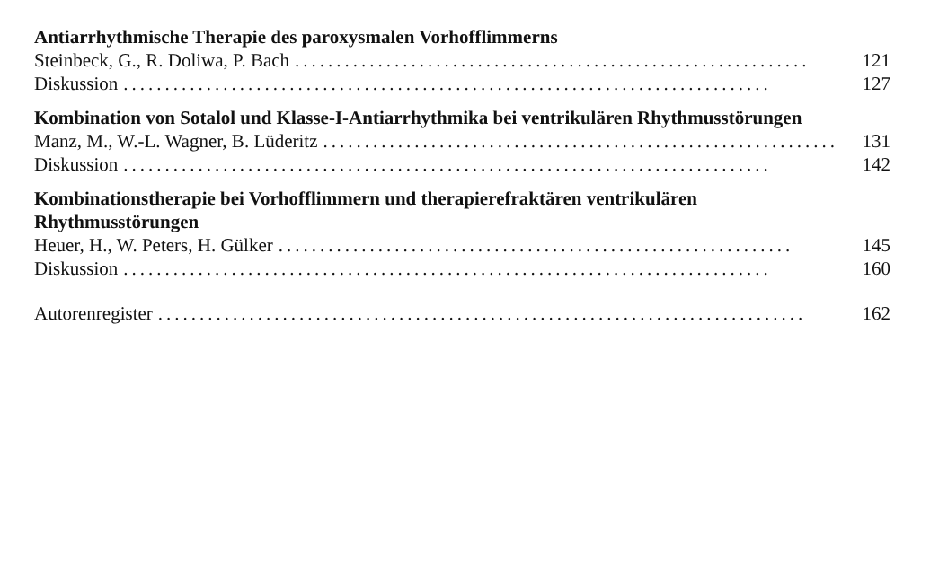Antiarrhythmische Therapie des paroxysmalen Vorhofflimmerns
Steinbeck, G., R. Doliwa, P. Bach.............................................................. 121
Diskussion.............................................................................. 127
Kombination von Sotalol und Klasse-I-Antiarrhythmika bei ventrikulären Rhythmusstörungen
Manz, M., W.-L. Wagner, B. Lüderitz.............................................................. 131
Diskussion.............................................................................. 142
Kombinationstherapie bei Vorhofflimmern und therapierefraktären ventrikulären Rhythmusstörungen
Heuer, H., W. Peters, H. Gülker.............................................................. 145
Diskussion.............................................................................. 160
Autorenregister.............................................................................. 162